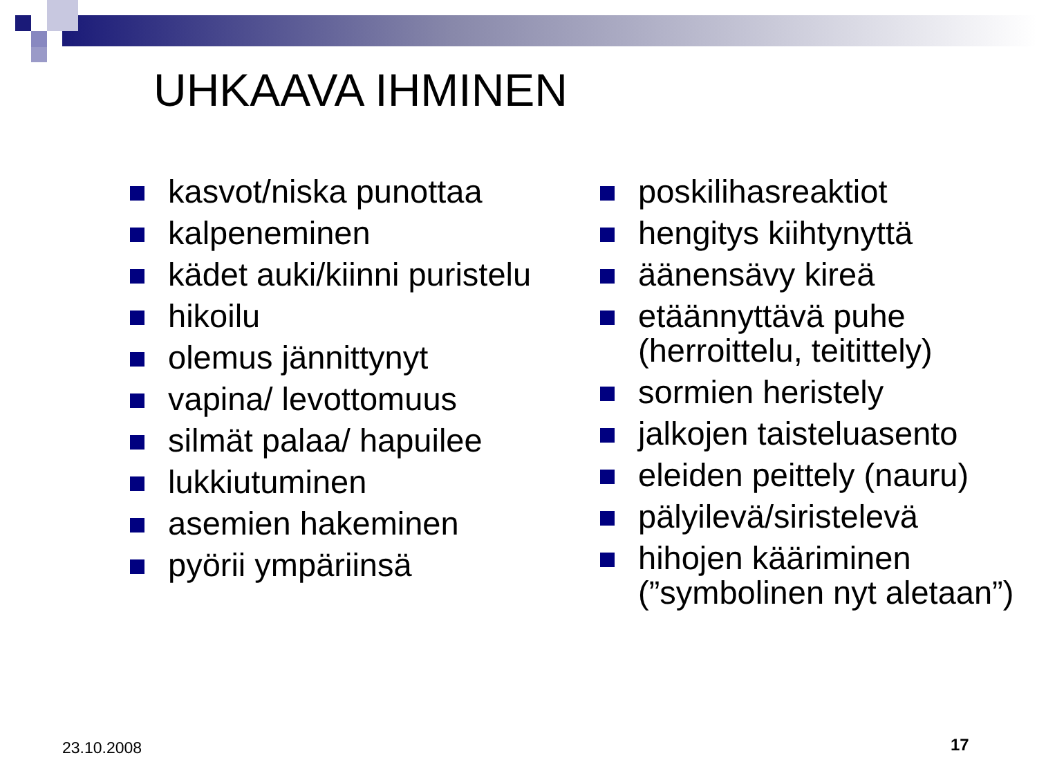UHKAAVA IHMINEN
kasvot/niska punottaa
kalpeneminen
kädet auki/kiinni puristelu
hikoilu
olemus jännittynyt
vapina/ levottomuus
silmät palaa/ hapuilee
lukkiutuminen
asemien hakeminen
pyörii ympäriinsä
poskilihasreaktiot
hengitys kiihtynyttä
äänensävy kireä
etäännyttävä puhe (herroittelu, teitittely)
sormien heristely
jalkojen taisteluasento
eleiden peittely (nauru)
pälyilevä/siristelevä
hihojen kääriminen (”symbolinen nyt aletaan”)
23.10.2008 17